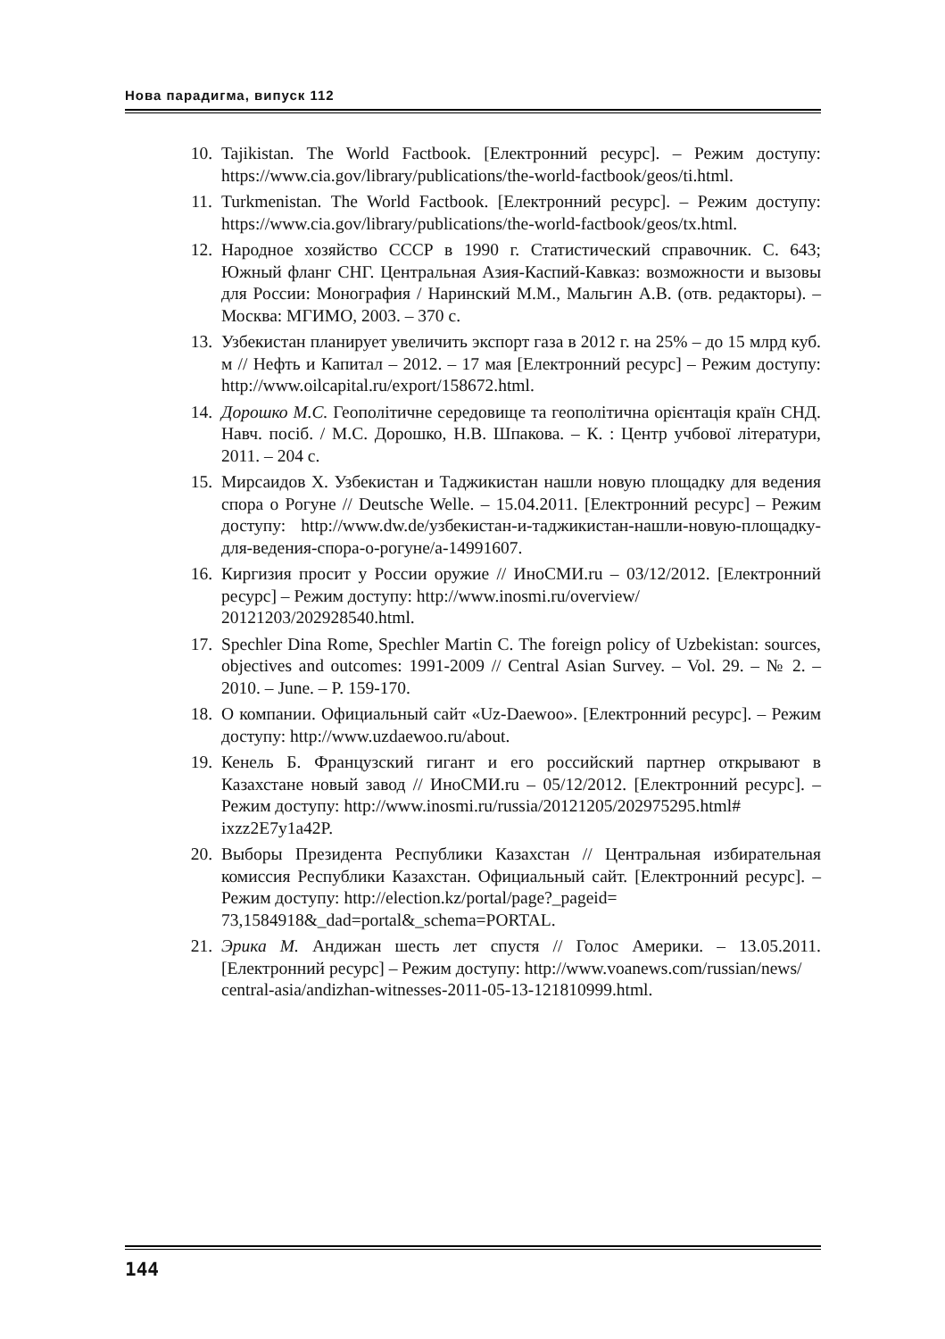Нова парадигма, випуск 112
10. Tajikistan. The World Factbook. [Електронний ресурс]. – Режим доступу: https://www.cia.gov/library/publications/the-world-factbook/geos/ti.html.
11. Turkmenistan. The World Factbook. [Електронний ресурс]. – Режим доступу: https://www.cia.gov/library/publications/the-world-factbook/geos/tx.html.
12. Народное хозяйство СССР в 1990 г. Статистический справочник. С. 643; Южный фланг СНГ. Центральная Азия-Каспий-Кавказ: возможности и вызовы для России: Монография / Наринский М.М., Мальгин А.В. (отв. редакторы). – Москва: МГИМО, 2003. – 370 с.
13. Узбекистан планирует увеличить экспорт газа в 2012 г. на 25% – до 15 млрд куб. м // Нефть и Капитал – 2012. – 17 мая [Електронний ресурс] – Режим доступу: http://www.oilcapital.ru/export/158672.html.
14. Дорошко М.С. Геополітичне середовище та геополітична орієнтація країн СНД. Навч. посіб. / М.С. Дорошко, Н.В. Шпакова. – К. : Центр учбової літератури, 2011. – 204 с.
15. Мирсаидов Х. Узбекистан и Таджикистан нашли новую площадку для ведения спора о Рогуне // Deutsche Welle. – 15.04.2011. [Електронний ресурс] – Режим доступу: http://www.dw.de/узбекистан-и-таджикистан-нашли-новую-площадку-для-ведения-спора-о-рогуне/a-14991607.
16. Киргизия просит у России оружие // ИноСМИ.ru – 03/12/2012. [Електронний ресурс] – Режим доступу: http://www.inosmi.ru/overview/
20121203/202928540.html.
17. Spechler Dina Rome, Spechler Martin C. The foreign policy of Uzbekistan: sources, objectives and outcomes: 1991-2009 // Central Asian Survey. – Vol. 29. – № 2. – 2010. – June. – P. 159-170.
18. О компании. Официальный сайт «Uz-Daewoo». [Електронний ресурс]. – Режим доступу: http://www.uzdaewoo.ru/about.
19. Кенель Б. Французский гигант и его российский партнер открывают в Казахстане новый завод // ИноСМИ.ru – 05/12/2012. [Електронний ресурс]. – Режим доступу: http://www.inosmi.ru/russia/20121205/202975295.html#
ixzz2E7y1a42P.
20. Выборы Президента Республики Казахстан // Центральная избирательная комиссия Республики Казахстан. Официальный сайт. [Електронний ресурс]. – Режим доступу: http://election.kz/portal/page?_pageid=
73,1584918&_dad=portal&_schema=PORTAL.
21. Эрика М. Андижан шесть лет спустя // Голос Америки. – 13.05.2011. [Електронний ресурс] – Режим доступу: http://www.voanews.com/russian/news/
central-asia/andizhan-witnesses-2011-05-13-121810999.html.
144